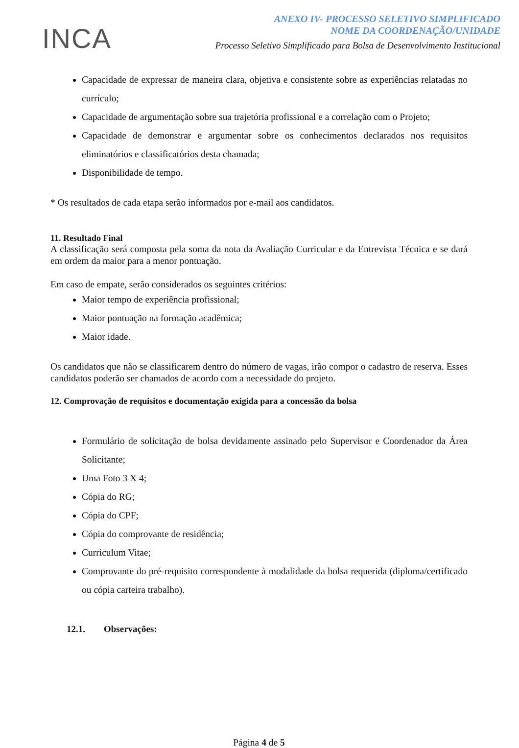INCA
ANEXO IV- PROCESSO SELETIVO SIMPLIFICADO
NOME DA COORDENAÇÃO/UNIDADE
Processo Seletivo Simplificado para Bolsa de Desenvolvimento Institucional
Capacidade de expressar de maneira clara, objetiva e consistente sobre as experiências relatadas no currículo;
Capacidade de argumentação sobre sua trajetória profissional e a correlação com o Projeto;
Capacidade de demonstrar e argumentar sobre os conhecimentos declarados nos requisitos eliminatórios e classificatórios desta chamada;
Disponibilidade de tempo.
* Os resultados de cada etapa serão informados por e-mail aos candidatos.
11. Resultado Final
A classificação será composta pela soma da nota da Avaliação Curricular e da Entrevista Técnica e se dará em ordem da maior para a menor pontuação.
Em caso de empate, serão considerados os seguintes critérios:
Maior tempo de experiência profissional;
Maior pontuação na formação acadêmica;
Maior idade.
Os candidatos que não se classificarem dentro do número de vagas, irão compor o cadastro de reserva. Esses candidatos poderão ser chamados de acordo com a necessidade do projeto.
12. Comprovação de requisitos e documentação exigida para a concessão da bolsa
Formulário de solicitação de bolsa devidamente assinado pelo Supervisor e Coordenador da Área Solicitante;
Uma Foto 3 X 4;
Cópia do RG;
Cópia do CPF;
Cópia do comprovante de residência;
Curriculum Vitae;
Comprovante do pré-requisito correspondente à modalidade da bolsa requerida (diploma/certificado ou cópia carteira trabalho).
12.1. Observações:
Página 4 de 5